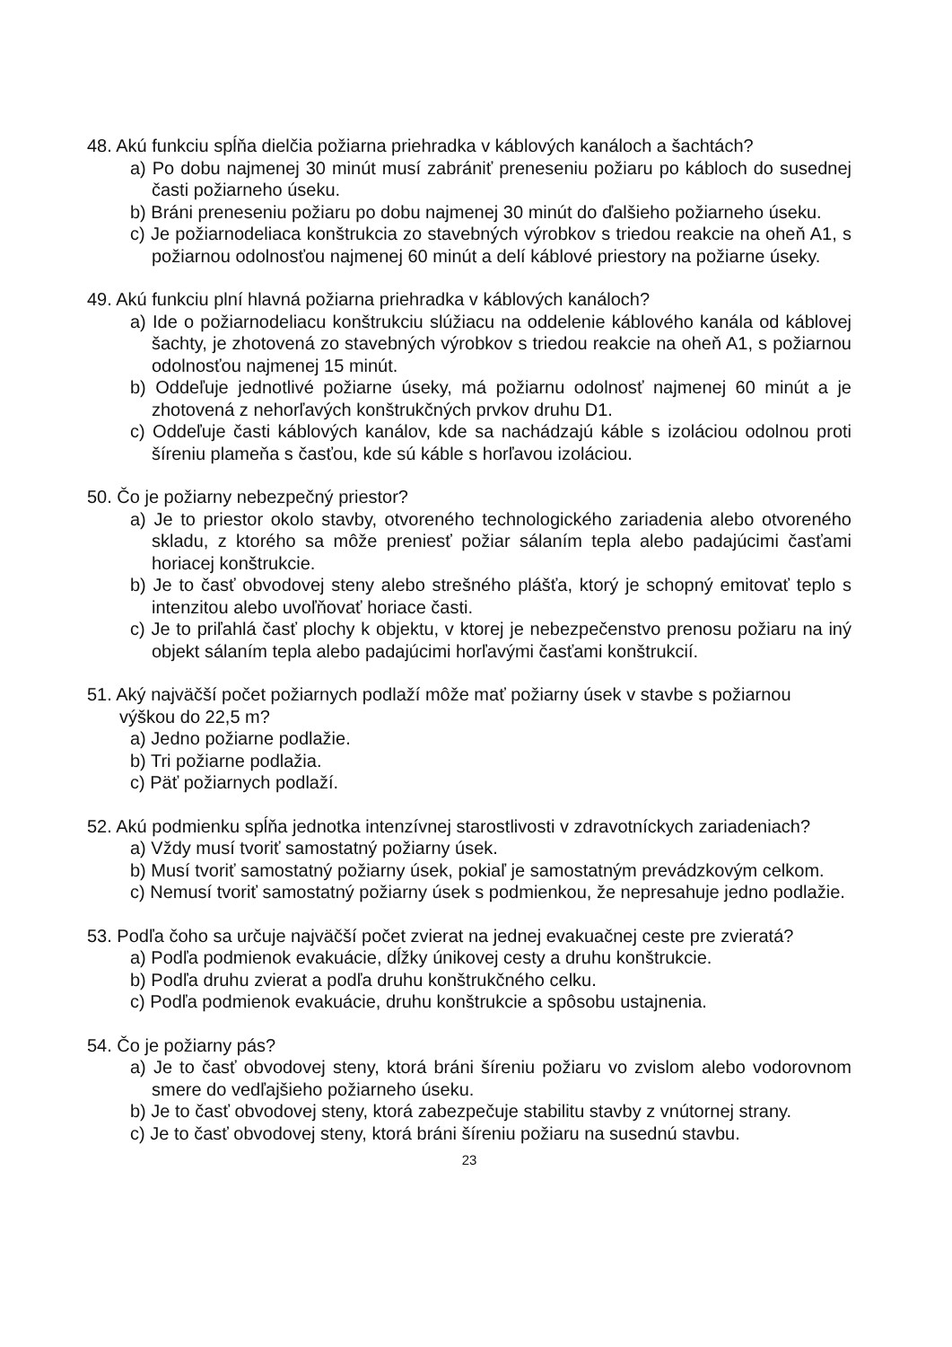48. Akú funkciu spĺňa dielčia požiarna priehradka v káblových kanáloch a šachtách?
a) Po dobu najmenej 30 minút musí zabrániť preneseniu požiaru po kábloch do susednej časti požiarneho úseku.
b) Bráni preneseniu požiaru po dobu najmenej 30 minút do ďalšieho požiarneho úseku.
c) Je požiarnodeliaca konštrukcia zo stavebných výrobkov s triedou reakcie na oheň A1, s požiarnou odolnosťou najmenej 60 minút a delí káblové priestory na požiarne úseky.
49. Akú funkciu plní hlavná požiarna priehradka v káblových kanáloch?
a) Ide o požiarnodeliacu konštrukciu slúžiacu na oddelenie káblového kanála od káblovej šachty, je zhotovená zo stavebných výrobkov s triedou reakcie na oheň A1, s požiarnou odolnosťou najmenej 15 minút.
b) Oddeľuje jednotlivé požiarne úseky, má požiarnu odolnosť najmenej 60 minút a je zhotovená z nehorľavých konštrukčných prvkov druhu D1.
c) Oddeľuje časti káblových kanálov, kde sa nachádzajú káble s izoláciou odolnou proti šíreniu plameňa s časťou, kde sú káble s horľavou izoláciou.
50. Čo je požiarny nebezpečný priestor?
a) Je to priestor okolo stavby, otvoreného technologického zariadenia alebo otvoreného skladu, z ktorého sa môže preniesť požiar sálaním tepla alebo padajúcimi časťami horiacej konštrukcie.
b) Je to časť obvodovej steny alebo strešného plášťa, ktorý je schopný emitovať teplo s intenzitou alebo uvoľňovať horiace časti.
c) Je to priľahlá časť plochy k objektu, v ktorej je nebezpečenstvo prenosu požiaru na iný objekt sálaním tepla alebo padajúcimi horľavými časťami konštrukcií.
51. Aký najväčší počet požiarnych podlaží môže mať požiarny úsek v stavbe s požiarnou výškou do 22,5 m?
a) Jedno požiarne podlažie.
b) Tri požiarne podlažia.
c) Päť požiarnych podlaží.
52. Akú podmienku spĺňa jednotka intenzívnej starostlivosti v zdravotníckych zariadeniach?
a) Vždy musí tvoriť samostatný požiarny úsek.
b) Musí tvoriť samostatný požiarny úsek, pokiaľ je samostatným prevádzkovým celkom.
c) Nemusí tvoriť samostatný požiarny úsek s podmienkou, že nepresahuje jedno podlažie.
53. Podľa čoho sa určuje najväčší počet zvierat na jednej evakuačnej ceste pre zvieratá?
a) Podľa podmienok evakuácie, dĺžky únikovej cesty a druhu konštrukcie.
b) Podľa druhu zvierat a podľa druhu konštrukčného celku.
c) Podľa podmienok evakuácie, druhu konštrukcie a spôsobu ustajnenia.
54. Čo je požiarny pás?
a) Je to časť obvodovej steny, ktorá bráni šíreniu požiaru vo zvislom alebo vodorovnom smere do vedľajšieho požiarneho úseku.
b) Je to časť obvodovej steny, ktorá zabezpečuje stabilitu stavby z vnútornej strany.
c) Je to časť obvodovej steny, ktorá bráni šíreniu požiaru na susednú stavbu.
23